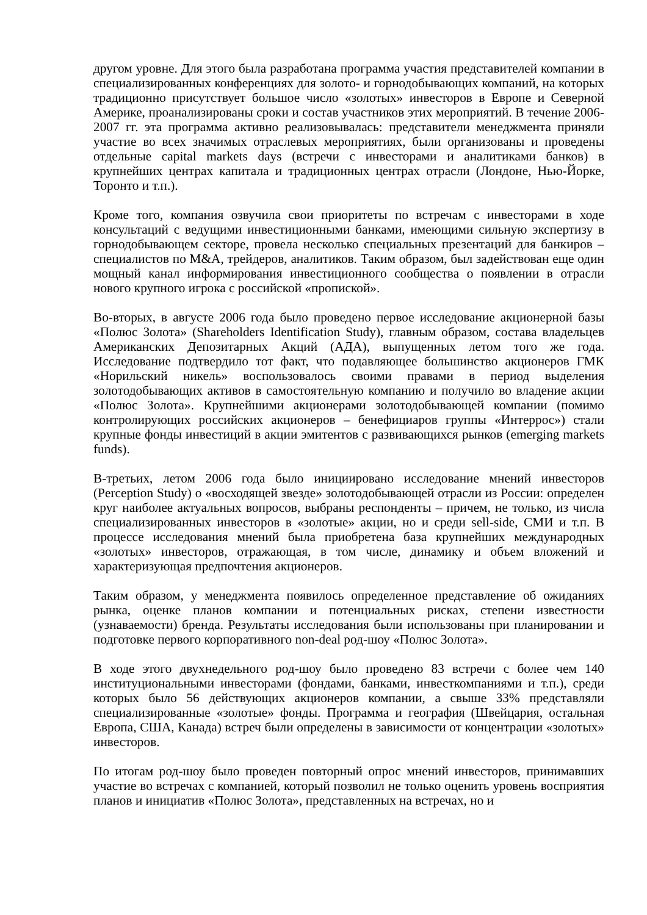другом уровне. Для этого была разработана программа участия представителей компании в специализированных конференциях для золото- и горнодобывающих компаний, на которых традиционно присутствует большое число «золотых» инвесторов в Европе и Северной Америке, проанализированы сроки и состав участников этих мероприятий. В течение 2006-2007 гг. эта программа активно реализовывалась: представители менеджмента приняли участие во всех значимых отраслевых мероприятиях, были организованы и проведены отдельные capital markets days (встречи с инвесторами и аналитиками банков) в крупнейших центрах капитала и традиционных центрах отрасли (Лондоне, Нью-Йорке, Торонто и т.п.).
Кроме того, компания озвучила свои приоритеты по встречам с инвесторами в ходе консультаций с ведущими инвестиционными банками, имеющими сильную экспертизу в горнодобывающем секторе, провела несколько специальных презентаций для банкиров – специалистов по M&A, трейдеров, аналитиков. Таким образом, был задействован еще один мощный канал информирования инвестиционного сообщества о появлении в отрасли нового крупного игрока с российской «пропиской».
Во-вторых, в августе 2006 года было проведено первое исследование акционерной базы «Полюс Золота» (Shareholders Identification Study), главным образом, состава владельцев Американских Депозитарных Акций (АДА), выпущенных летом того же года. Исследование подтвердило тот факт, что подавляющее большинство акционеров ГМК «Норильский никель» воспользовалось своими правами в период выделения золотодобывающих активов в самостоятельную компанию и получило во владение акции «Полюс Золота». Крупнейшими акционерами золотодобывающей компании (помимо контролирующих российских акционеров – бенефициаров группы «Интеррос») стали крупные фонды инвестиций в акции эмитентов с развивающихся рынков (emerging markets funds).
В-третьих, летом 2006 года было инициировано исследование мнений инвесторов (Perception Study) о «восходящей звезде» золотодобывающей отрасли из России: определен круг наиболее актуальных вопросов, выбраны респонденты – причем, не только, из числа специализированных инвесторов в «золотые» акции, но и среди sell-side, СМИ и т.п. В процессе исследования мнений была приобретена база крупнейших международных «золотых» инвесторов, отражающая, в том числе, динамику и объем вложений и характеризующая предпочтения акционеров.
Таким образом, у менеджмента появилось определенное представление об ожиданиях рынка, оценке планов компании и потенциальных рисках, степени известности (узнаваемости) бренда. Результаты исследования были использованы при планировании и подготовке первого корпоративного non-deal род-шоу «Полюс Золота».
В ходе этого двухнедельного род-шоу было проведено 83 встречи с более чем 140 институциональными инвесторами (фондами, банками, инвесткомпаниями и т.п.), среди которых было 56 действующих акционеров компании, а свыше 33% представляли специализированные «золотые» фонды. Программа и география (Швейцария, остальная Европа, США, Канада) встреч были определены в зависимости от концентрации «золотых» инвесторов.
По итогам род-шоу было проведен повторный опрос мнений инвесторов, принимавших участие во встречах с компанией, который позволил не только оценить уровень восприятия планов и инициатив «Полюс Золота», представленных на встречах, но и